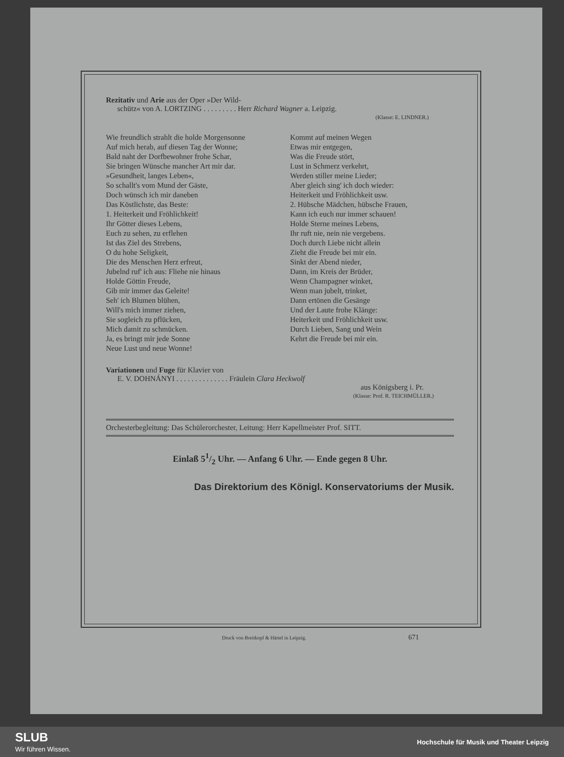Rezitativ und Arie aus der Oper »Der Wild-
schütz« von A. LORTZING . . . . . . . . . Herr Richard Wagner a. Leipzig.
(Klasse: E. LINDNER.)
Wie freundlich strahlt die holde Morgensonne
Auf mich herab, auf diesen Tag der Wonne;
Bald naht der Dorfbewohner frohe Schar,
Sie bringen Wünsche mancher Art mir dar.
»Gesundheit, langes Leben«,
So schallt's vom Mund der Gäste,
Doch wünsch ich mir daneben
Das Köstlichste, das Beste:
1. Heiterkeit und Fröhlichkeit!
Ihr Götter dieses Lebens,
Euch zu sehen, zu erflehen
Ist das Ziel des Strebens,
O du hohe Seligkeit,
Die des Menschen Herz erfreut,
Jubelnd ruf' ich aus: Fliehe nie hinaus
Holde Göttin Freude,
Gib mir immer das Geleite!
Seh' ich Blumen blühen,
Will's mich immer ziehen,
Sie sogleich zu pflücken,
Mich damit zu schmücken.
Ja, es bringt mir jede Sonne
Neue Lust und neue Wonne!
Kommt auf meinen Wegen
Etwas mir entgegen,
Was die Freude stört,
Lust in Schmerz verkehrt,
Werden stiller meine Lieder;
Aber gleich sing' ich doch wieder:
Heiterkeit und Fröhlichkeit usw.
2. Hübsche Mädchen, hübsche Frauen,
Kann ich euch nur immer schauen!
Holde Sterne meines Lebens,
Ihr ruft nie, nein nie vergebens.
Doch durch Liebe nicht allein
Zieht die Freude bei mir ein.
Sinkt der Abend nieder,
Dann, im Kreis der Brüder,
Wenn Champagner winket,
Wenn man jubelt, trinket,
Dann ertönen die Gesänge
Und der Laute frohe Klänge:
Heiterkeit und Fröhlichkeit usw.
Durch Lieben, Sang und Wein
Kehrt die Freude bei mir ein.
Variationen und Fuge für Klavier von
E. V. DOHNÁNYI . . . . . . . . . . . . . . Fräulein Clara Heckwolf
aus Königsberg i. Pr.
(Klasse: Prof. R. TEICHMÜLLER.)
Orchesterbegleitung: Das Schülerorchester, Leitung: Herr Kapellmeister Prof. SITT.
Einlaß 51/2 Uhr. — Anfang 6 Uhr. — Ende gegen 8 Uhr.
Das Direktorium des Königl. Konservatoriums der Musik.
Druck von Breitkopf & Härtel in Leipzig. 671
SLUB
Wir führen Wissen.
Hochschule für Musik und Theater Leipzig